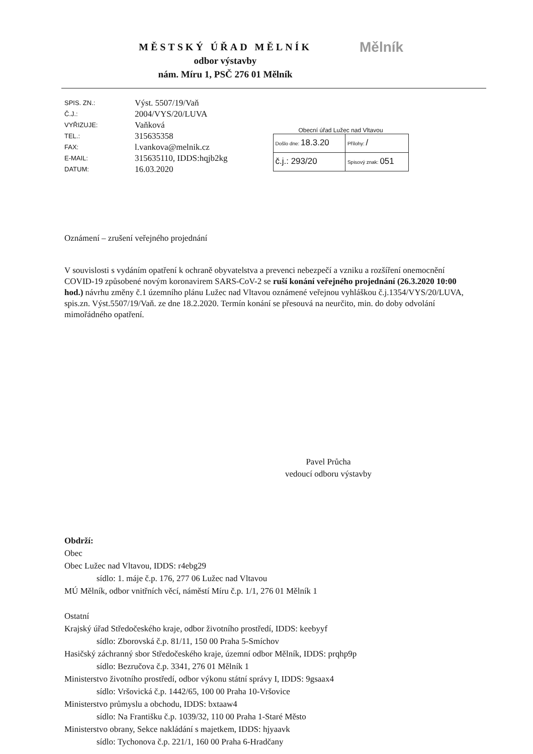MĚSTSKÝ ÚŘAD MĚLNÍK
odbor výstavby
nám. Míru 1, PSČ 276 01 Mělník
Mělník
| SPIS. ZN.: | Výst. 5507/19/Vaň |
| Č.J.: | 2004/VYS/20/LUVA |
| VYŘIZUJE: | Vaňková |
| TEL.: | 315635358 |
| FAX: | l.vankova@melnik.cz |
| E-MAIL: | 315635110, IDDS:hqjb2kg |
| DATUM: | 16.03.2020 |
Obecní úřad Lužec nad Vltavou
| Došlo dne: 18.3.20 | Přílohy: / |
| č.j.: 293/20 | Spisový znak: 051 |
Oznámení – zrušení veřejného projednání
V souvislosti s vydáním opatření k ochraně obyvatelstva a prevenci nebezpečí a vzniku a rozšíření onemocnění COVID-19 způsobené novým koronavirem SARS-CoV-2 se ruší konání veřejného projednání (26.3.2020 10:00 hod.) návrhu změny č.1 územního plánu Lužec nad Vltavou oznámené veřejnou vyhláškou č.j.1354/VYS/20/LUVA, spis.zn. Výst.5507/19/Vaň. ze dne 18.2.2020. Termín konání se přesouvá na neurčito, min. do doby odvolání mimořádného opatření.
Pavel Průcha
vedoucí odboru výstavby
Obdrží:
Obec
Obec Lužec nad Vltavou, IDDS: r4ebg29
sídlo: 1. máje č.p. 176, 277 06 Lužec nad Vltavou
MÚ Mělník, odbor vnitřních věcí, náměstí Míru č.p. 1/1, 276 01 Mělník 1
Ostatní
Krajský úřad Středočeského kraje, odbor životního prostředí, IDDS: keebyyf
sídlo: Zborovská č.p. 81/11, 150 00 Praha 5-Smíchov
Hasičský záchranný sbor Středočeského kraje, územní odbor Mělník, IDDS: prqhp9p
sídlo: Bezručova č.p. 3341, 276 01 Mělník 1
Ministerstvo životního prostředí, odbor výkonu státní správy I, IDDS: 9gsaax4
sídlo: Vršovická č.p. 1442/65, 100 00 Praha 10-Vršovice
Ministerstvo průmyslu a obchodu, IDDS: bxtaaw4
sídlo: Na Františku č.p. 1039/32, 110 00 Praha 1-Staré Město
Ministerstvo obrany, Sekce nakládání s majetkem, IDDS: hjyaavk
sídlo: Tychonova č.p. 221/1, 160 00 Praha 6-Hradčany